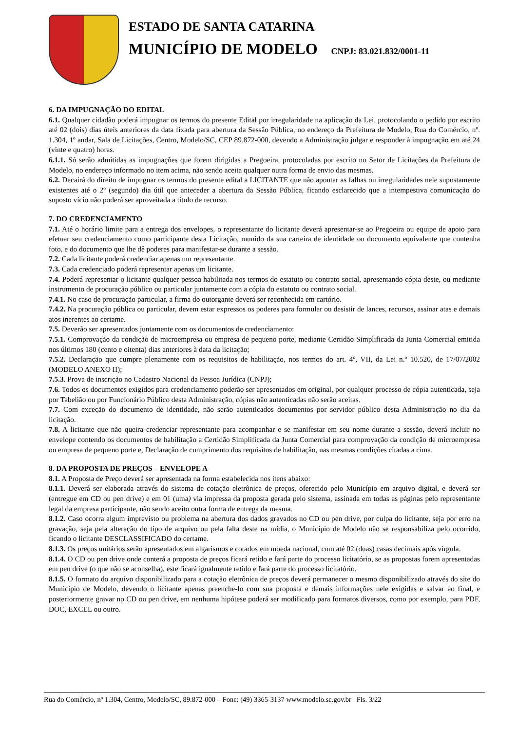ESTADO DE SANTA CATARINA
MUNICÍPIO DE MODELO CNPJ: 83.021.832/0001-11
6. DA IMPUGNAÇÃO DO EDITAL
6.1. Qualquer cidadão poderá impugnar os termos do presente Edital por irregularidade na aplicação da Lei, protocolando o pedido por escrito até 02 (dois) dias úteis anteriores da data fixada para abertura da Sessão Pública, no endereço da Prefeitura de Modelo, Rua do Comércio, nº. 1.304, 1º andar, Sala de Licitações, Centro, Modelo/SC, CEP 89.872-000, devendo a Administração julgar e responder à impugnação em até 24 (vinte e quatro) horas.
6.1.1. Só serão admitidas as impugnações que forem dirigidas a Pregoeira, protocoladas por escrito no Setor de Licitações da Prefeitura de Modelo, no endereço informado no item acima, não sendo aceita qualquer outra forma de envio das mesmas.
6.2. Decairá do direito de impugnar os termos do presente edital a LICITANTE que não apontar as falhas ou irregularidades nele supostamente existentes até o 2º (segundo) dia útil que anteceder a abertura da Sessão Pública, ficando esclarecido que a intempestiva comunicação do suposto vício não poderá ser aproveitada a título de recurso.
7. DO CREDENCIAMENTO
7.1. Até o horário limite para a entrega dos envelopes, o representante do licitante deverá apresentar-se ao Pregoeira ou equipe de apoio para efetuar seu credenciamento como participante desta Licitação, munido da sua carteira de identidade ou documento equivalente que contenha foto, e do documento que lhe dê poderes para manifestar-se durante a sessão.
7.2. Cada licitante poderá credenciar apenas um representante.
7.3. Cada credenciado poderá representar apenas um licitante.
7.4. Poderá representar o licitante qualquer pessoa habilitada nos termos do estatuto ou contrato social, apresentando cópia deste, ou mediante instrumento de procuração público ou particular juntamente com a cópia do estatuto ou contrato social.
7.4.1. No caso de procuração particular, a firma do outorgante deverá ser reconhecida em cartório.
7.4.2. Na procuração pública ou particular, devem estar expressos os poderes para formular ou desistir de lances, recursos, assinar atas e demais atos inerentes ao certame.
7.5. Deverão ser apresentados juntamente com os documentos de credenciamento:
7.5.1. Comprovação da condição de microempresa ou empresa de pequeno porte, mediante Certidão Simplificada da Junta Comercial emitida nos últimos 180 (cento e oitenta) dias anteriores à data da licitação;
7.5.2. Declaração que cumpre plenamente com os requisitos de habilitação, nos termos do art. 4º, VII, da Lei n.º 10.520, de 17/07/2002 (MODELO ANEXO II);
7.5.3. Prova de inscrição no Cadastro Nacional da Pessoa Jurídica (CNPJ);
7.6. Todos os documentos exigidos para credenciamento poderão ser apresentados em original, por qualquer processo de cópia autenticada, seja por Tabelião ou por Funcionário Público desta Administração, cópias não autenticadas não serão aceitas.
7.7. Com exceção do documento de identidade, não serão autenticados documentos por servidor público desta Administração no dia da licitação.
7.8. A licitante que não queira credenciar representante para acompanhar e se manifestar em seu nome durante a sessão, deverá incluir no envelope contendo os documentos de habilitação a Certidão Simplificada da Junta Comercial para comprovação da condição de microempresa ou empresa de pequeno porte e, Declaração de cumprimento dos requisitos de habilitação, nas mesmas condições citadas a cima.
8. DA PROPOSTA DE PREÇOS – ENVELOPE A
8.1. A Proposta de Preço deverá ser apresentada na forma estabelecida nos itens abaixo:
8.1.1. Deverá ser elaborada através do sistema de cotação eletrônica de preços, oferecido pelo Município em arquivo digital, e deverá ser (entregue em CD ou pen drive) e em 01 (uma) via impressa da proposta gerada pelo sistema, assinada em todas as páginas pelo representante legal da empresa participante, não sendo aceito outra forma de entrega da mesma.
8.1.2. Caso ocorra algum imprevisto ou problema na abertura dos dados gravados no CD ou pen drive, por culpa do licitante, seja por erro na gravação, seja pela alteração do tipo de arquivo ou pela falta deste na mídia, o Município de Modelo não se responsabiliza pelo ocorrido, ficando o licitante DESCLASSIFICADO do certame.
8.1.3. Os preços unitários serão apresentados em algarismos e cotados em moeda nacional, com até 02 (duas) casas decimais após vírgula.
8.1.4. O CD ou pen drive onde conterá a proposta de preços ficará retido e fará parte do processo licitatório, se as propostas forem apresentadas em pen drive (o que não se aconselha), este ficará igualmente retido e fará parte do processo licitatório.
8.1.5. O formato do arquivo disponibilizado para a cotação eletrônica de preços deverá permanecer o mesmo disponibilizado através do site do Município de Modelo, devendo o licitante apenas preenche-lo com sua proposta e demais informações nele exigidas e salvar ao final, e posteriormente gravar no CD ou pen drive, em nenhuma hipótese poderá ser modificado para formatos diversos, como por exemplo, para PDF, DOC, EXCEL ou outro.
Rua do Comércio, nº 1.304, Centro, Modelo/SC, 89.872-000 – Fone: (49) 3365-3137 www.modelo.sc.gov.br Fls. 3/22